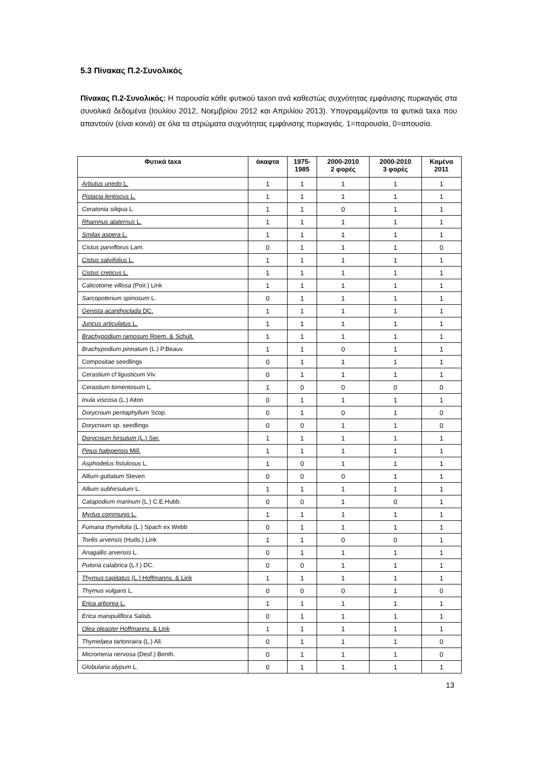5.3 Πίνακας Π.2-Συνολικός
Πίνακας Π.2-Συνολικός: Η παρουσία κάθε φυτικού taxon ανά καθεστώς συχνότητας εμφάνισης πυρκαγιάς στα συνολικά δεδομένα (Ιουλίου 2012, Νοεμβρίου 2012 και Απριλίου 2013). Υπογραμμίζονται τα φυτικά taxa που απαντούν (είναι κοινά) σε όλα τα στρώματα συχνότητας εμφάνισης πυρκαγιάς. 1=παρουσία, 0=απουσία.
| Φυτικά taxa | άκαφτα | 1975- 1985 | 2000-2010 2 φορές | 2000-2010 3 φορές | Καμένα 2011 |
| --- | --- | --- | --- | --- | --- |
| Arbutus unedo L. | 1 | 1 | 1 | 1 | 1 |
| Pistacia lentiscus L. | 1 | 1 | 1 | 1 | 1 |
| Ceratonia siliqua L. | 1 | 1 | 0 | 1 | 1 |
| Rhamnus alaternus L. | 1 | 1 | 1 | 1 | 1 |
| Smilax aspera L. | 1 | 1 | 1 | 1 | 1 |
| Cistus parviflorus Lam. | 0 | 1 | 1 | 1 | 0 |
| Cistus salvifolius L. | 1 | 1 | 1 | 1 | 1 |
| Cistus creticus L. | 1 | 1 | 1 | 1 | 1 |
| Calicotome villosa (Poir.) Link | 1 | 1 | 1 | 1 | 1 |
| Sarcopoterium spinosum L. | 0 | 1 | 1 | 1 | 1 |
| Genista acanthoclada DC. | 1 | 1 | 1 | 1 | 1 |
| Juncus articulatus L. | 1 | 1 | 1 | 1 | 1 |
| Brachypodium ramosum Roem. & Schult. | 1 | 1 | 1 | 1 | 1 |
| Brachypodium pinnatum (L.) P.Beauv. | 1 | 1 | 0 | 1 | 1 |
| Compositae seedlings | 0 | 1 | 1 | 1 | 1 |
| Cerastium cf ligusticum Viv. | 0 | 1 | 1 | 1 | 1 |
| Cerastium tomentosum L. | 1 | 0 | 0 | 0 | 0 |
| Inula viscosa (L.) Aiton | 0 | 1 | 1 | 1 | 1 |
| Dorycnium pentaphyllum Scop. | 0 | 1 | 0 | 1 | 0 |
| Dorycnium sp. seedlings | 0 | 0 | 1 | 1 | 0 |
| Dorycnium hirsutum (L.) Ser. | 1 | 1 | 1 | 1 | 1 |
| Pinus halepensis Mill. | 1 | 1 | 1 | 1 | 1 |
| Asphodelus fistulosus L. | 1 | 0 | 1 | 1 | 1 |
| Allium guttatum Steven | 0 | 0 | 0 | 1 | 1 |
| Allium subhirsutum L. | 1 | 1 | 1 | 1 | 1 |
| Catapodium marinum (L.) C.E.Hubb. | 0 | 0 | 1 | 0 | 1 |
| Myrtus communis L. | 1 | 1 | 1 | 1 | 1 |
| Fumana thymifolia (L.) Spach ex Webb | 0 | 1 | 1 | 1 | 1 |
| Torilis arvensis (Huds.) Link | 1 | 1 | 0 | 0 | 1 |
| Anagallis arvensis L. | 0 | 1 | 1 | 1 | 1 |
| Putoria calabrica (L.f.) DC. | 0 | 0 | 1 | 1 | 1 |
| Thymus capitatus (L.) Hoffmanns. & Link | 1 | 1 | 1 | 1 | 1 |
| Thymus vulgaris L. | 0 | 0 | 0 | 1 | 0 |
| Erica arborea L. | 1 | 1 | 1 | 1 | 1 |
| Erica manipuliflora Salisb. | 0 | 1 | 1 | 1 | 1 |
| Olea oleaster Hoffmanns. & Link | 1 | 1 | 1 | 1 | 1 |
| Thymelaea tartonraira (L.) All. | 0 | 1 | 1 | 1 | 0 |
| Micromeria nervosa (Desf.) Benth. | 0 | 1 | 1 | 1 | 0 |
| Globularia alypum L. | 0 | 1 | 1 | 1 | 1 |
13